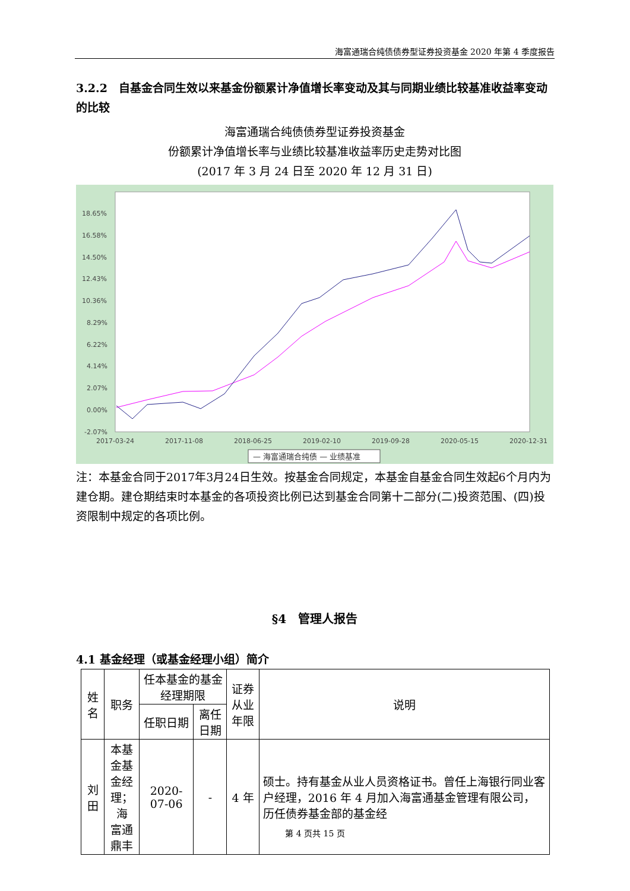海富通瑞合纯债债券型证券投资基金 2020 年第 4 季度报告
3.2.2　自基金合同生效以来基金份额累计净值增长率变动及其与同期业绩比较基准收益率变动的比较
海富通瑞合纯债债券型证券投资基金
份额累计净值增长率与业绩比较基准收益率历史走势对比图
(2017 年 3 月 24 日至 2020 年 12 月 31 日)
18.65%
16.58%
14.50%
12.43%
10.36%
8.29%
6.22%
4.14%
2.07%
0.00%
-2.07%
2017-03-24
2017-11-08
2018-06-25
2019-02-10
2019-09-28
2020-05-15
2020-12-31
— 海富通瑞合纯债 — 业绩基准
注：本基金合同于2017年3月24日生效。按基金合同规定，本基金自基金合同生效起6个月内为建仓期。建仓期结束时本基金的各项投资比例已达到基金合同第十二部分(二)投资范围、(四)投资限制中规定的各项比例。
§4　管理人报告
4.1 基金经理（或基金经理小组）简介
| 姓名 | 职务 | 任本基金的基金经理期限 | | 证券从业 年限 | 说明 |
| --- | --- | --- | --- | --- | --- |
| | | 任职日期 | 离任日期 | | |
| 刘田 | 本基 金基 金经 理；海 富通 鼎丰 | 2020-07-06 | - | 4 年 | 硕士。持有基金从业人员资格证书。曾任上海银行同业客户经理，2016 年 4 月加入海富通基金管理有限公司，历任债券基金部的基金经 |
第 4 页共 15 页